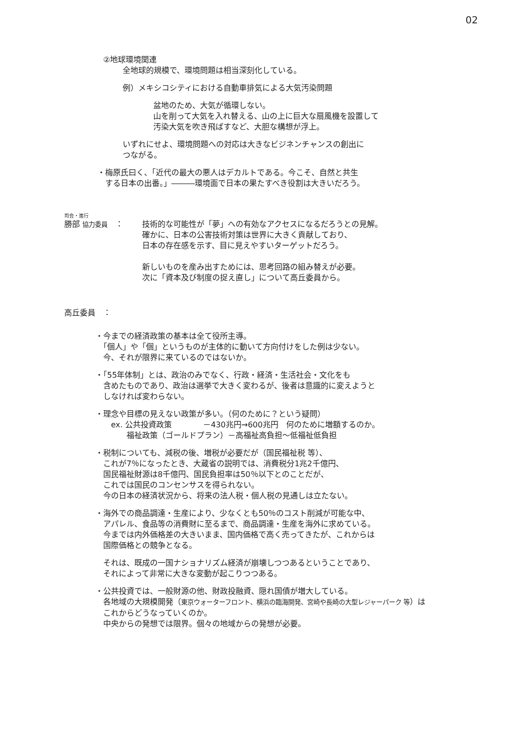02
②地球環境関連
全地球的規模で、環境問題は相当深刻化している。
例）メキシコシティにおける自動車排気による大気汚染問題
盆地のため、大気が循環しない。
山を削って大気を入れ替える、山の上に巨大な扇風機を設置して
汚染大気を吹き飛ばすなど、大胆な構想が浮上。
いずれにせよ、環境問題への対応は大きなビジネンチャンスの創出に
つながる。
・梅原氏曰く、「近代の最大の悪人はデカルトである。今こそ、自然と共生
　する日本の出番。」―――環境面で日本の果たすべき役割は大きいだろう。
司会・進行
勝部 協力委員　： 技術的な可能性が「夢」への有効なアクセスになるだろうとの見解。
確かに、日本の公害技術対策は世界に大きく貢献しており、
日本の存在感を示す、目に見えやすいターゲットだろう。
新しいものを産み出すためには、思考回路の組み替えが必要。
次に「資本及び制度の捉え直し」について高丘委員から。
高丘委員　：
・今までの経済政策の基本は全て役所主導。
　「個人」や「個」というものが主体的に動いて方向付けをした例は少ない。
　今、それが限界に来ているのではないか。
・「55年体制」とは、政治のみでなく、行政・経済・生活社会・文化をも
　含めたものであり、政治は選挙で大きく変わるが、後者は意識的に変えようと
　しなければ変わらない。
・理念や目標の見えない政策が多い。（何のために？という疑問）
　　ex. 公共投資政策　　　　－430兆円→600兆円　何のために増額するのか。
　　　　福祉政策（ゴールドプラン）－高福祉高負担～低福祉低負担
・税制についても、減税の後、増税が必要だが（国民福祉税 等）、
　これが7％になったとき、大蔵省の説明では、消費税分1兆2千億円、
　国民福祉財源は8千億円、国民負担率は50％以下とのことだが、
　これでは国民のコンセンサスを得られない。
　今の日本の経済状況から、将来の法人税・個人税の見通しは立たない。
・海外での商品調達・生産により、少なくとも50％のコスト削減が可能な中、
　アパレル、食品等の消費財に至るまで、商品調達・生産を海外に求めている。
　今までは内外価格差の大きいまま、国内価格で高く売ってきたが、これからは
　国際価格との競争となる。
　それは、既成の一国ナショナリズム経済が崩壊しつつあるということであり、
　それによって非常に大きな変動が起こりつつある。
・公共投資では、一般財源の他、財政投融資、隠れ国債が増大している。
　各地域の大規模開発（東京ウォーターフロント、横浜の臨海開発、宮崎や長崎の大型レジャーパーク 等）は
　これからどうなっていくのか。
　中央からの発想では限界。個々の地域からの発想が必要。